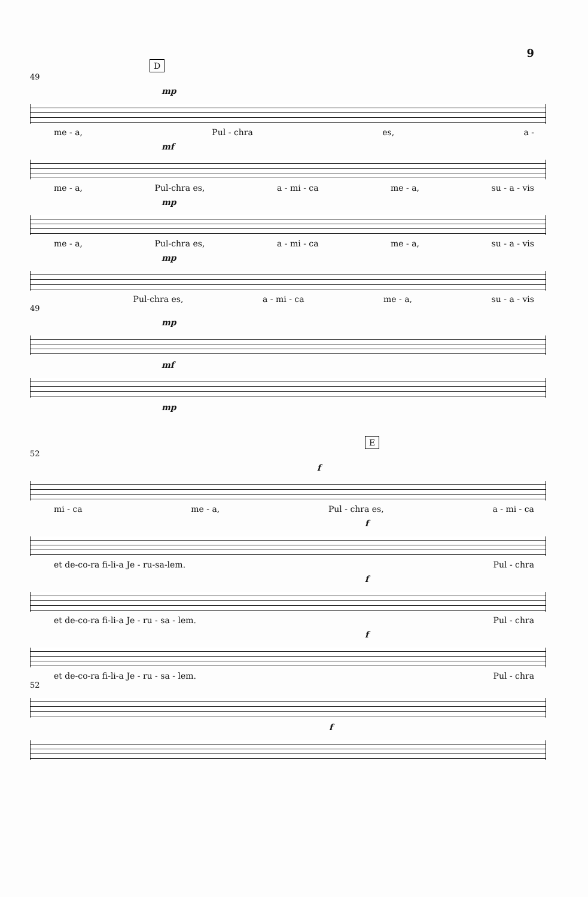9
D
49
mp
me - a, Pul - chra es, a -
mf
me - a, Pul-chra es, a - mi - ca me - a, su - a - vis
mp
me - a, Pul-chra es, a - mi - ca me - a, su - a - vis
mp
Pul-chra es, a - mi - ca me - a, su - a - vis
49
mp
mf
mp
E
52
f
mi - ca me - a, Pul - chra es, a - mi - ca
f
et de-co-ra fi-li-a Je - ru-sa-lem. Pul - chra
f
et de-co-ra fi-li-a Je - ru - sa - lem. Pul - chra
f
et de-co-ra fi-li-a Je - ru - sa - lem. Pul - chra
52
f